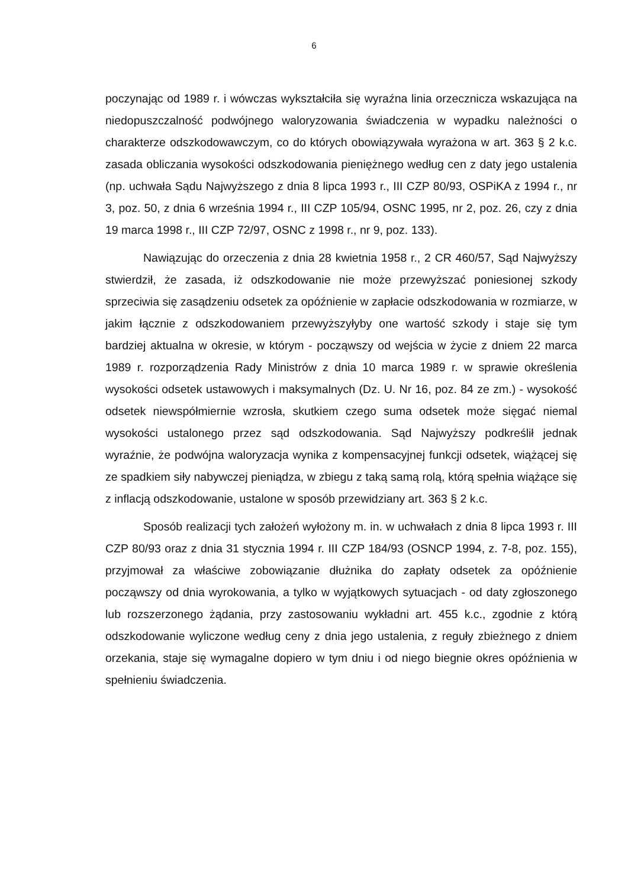6
poczynając od 1989 r. i wówczas wykształciła się wyraźna linia orzecznicza wskazująca na niedopuszczalność podwójnego waloryzowania świadczenia w wypadku należności o charakterze odszkodowawczym, co do których obowiązywała wyrażona w art. 363 § 2 k.c. zasada obliczania wysokości odszkodowania pieniężnego według cen z daty jego ustalenia (np. uchwała Sądu Najwyższego z dnia 8 lipca 1993 r., III CZP 80/93, OSPiKA z 1994 r., nr 3, poz. 50, z dnia 6 września 1994 r., III CZP 105/94, OSNC 1995, nr 2, poz. 26, czy z dnia 19 marca 1998 r., III CZP 72/97, OSNC z 1998 r., nr 9, poz. 133).
Nawiązując do orzeczenia z dnia 28 kwietnia 1958 r., 2 CR 460/57, Sąd Najwyższy stwierdził, że zasada, iż odszkodowanie nie może przewyższać poniesionej szkody sprzeciwia się zasądzeniu odsetek za opóźnienie w zapłacie odszkodowania w rozmiarze, w jakim łącznie z odszkodowaniem przewyższyłyby one wartość szkody i staje się tym bardziej aktualna w okresie, w którym - począwszy od wejścia w życie z dniem 22 marca 1989 r. rozporządzenia Rady Ministrów z dnia 10 marca 1989 r. w sprawie określenia wysokości odsetek ustawowych i maksymalnych (Dz. U. Nr 16, poz. 84 ze zm.) - wysokość odsetek niewspółmiernie wzrosła, skutkiem czego suma odsetek może sięgać niemal wysokości ustalonego przez sąd odszkodowania. Sąd Najwyższy podkreślił jednak wyraźnie, że podwójna waloryzacja wynika z kompensacyjnej funkcji odsetek, wiążącej się ze spadkiem siły nabywczej pieniądza, w zbiegu z taką samą rolą, którą spełnia wiążące się z inflacją odszkodowanie, ustalone w sposób przewidziany art. 363 § 2 k.c.
Sposób realizacji tych założeń wyłożony m. in. w uchwałach z dnia 8 lipca 1993 r. III CZP 80/93 oraz z dnia 31 stycznia 1994 r. III CZP 184/93 (OSNCP 1994, z. 7-8, poz. 155), przyjmował za właściwe zobowiązanie dłużnika do zapłaty odsetek za opóźnienie począwszy od dnia wyrokowania, a tylko w wyjątkowych sytuacjach - od daty zgłoszonego lub rozszerzonego żądania, przy zastosowaniu wykładni art. 455 k.c., zgodnie z którą odszkodowanie wyliczone według ceny z dnia jego ustalenia, z reguły zbieżnego z dniem orzekania, staje się wymagalne dopiero w tym dniu i od niego biegnie okres opóźnienia w spełnieniu świadczenia.